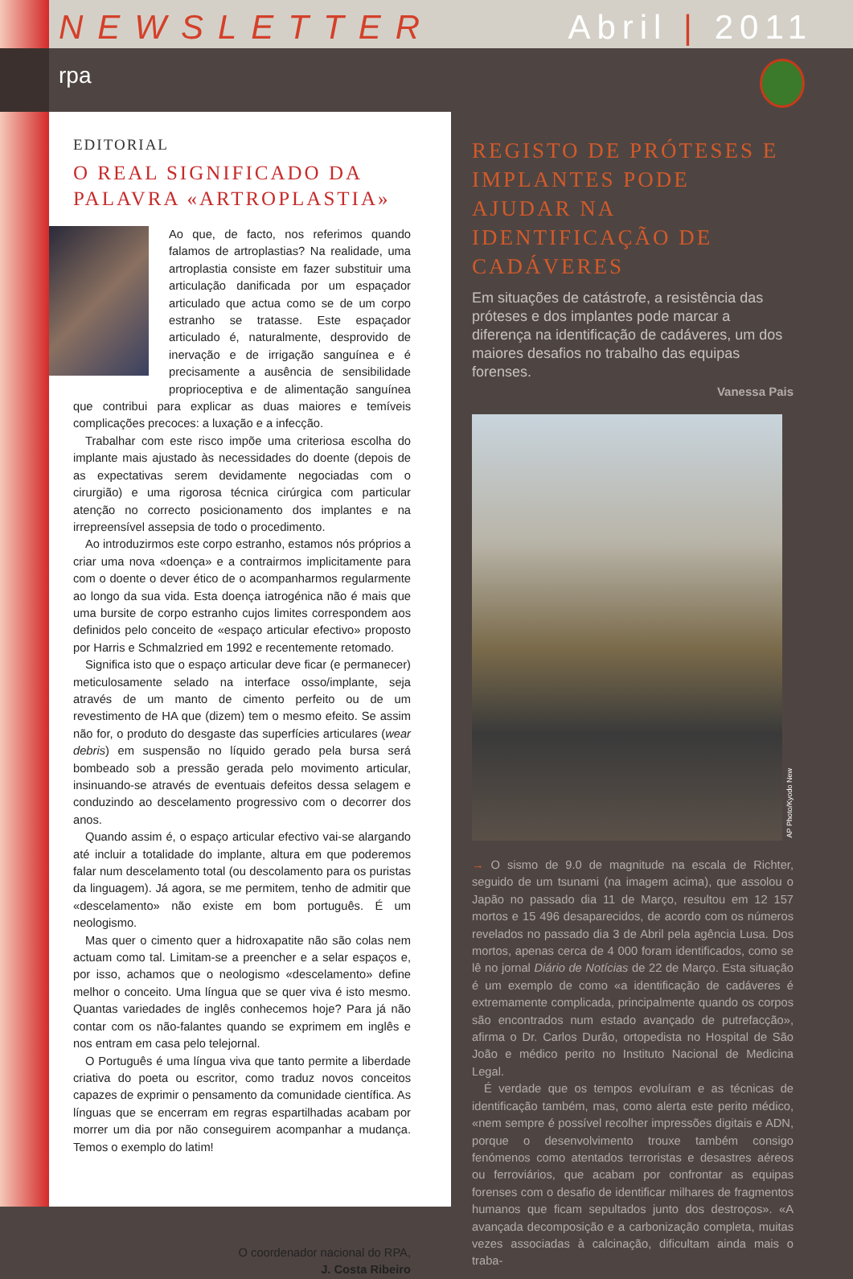NEWSLETTER Abril | 2011
rpa
EDITORIAL
O REAL SIGNIFICADO DA PALAVRA «ARTROPLASTIA»
Ao que, de facto, nos referimos quando falamos de artroplastias? Na realidade, uma artroplastia consiste em fazer substituir uma articulação danificada por um espaçador articulado que actua como se de um corpo estranho se tratasse. Este espaçador articulado é, naturalmente, desprovido de inervação e de irrigação sanguínea e é precisamente a ausência de sensibilidade proprioceptiva e de alimentação sanguínea que contribui para explicar as duas maiores e temíveis complicações precoces: a luxação e a infecção.
Trabalhar com este risco impõe uma criteriosa escolha do implante mais ajustado às necessidades do doente (depois de as expectativas serem devidamente negociadas com o cirurgião) e uma rigorosa técnica cirúrgica com particular atenção no correcto posicionamento dos implantes e na irrepreensível assepsia de todo o procedimento.
Ao introduzirmos este corpo estranho, estamos nós próprios a criar uma nova «doença» e a contrairmos implicitamente para com o doente o dever ético de o acompanharmos regularmente ao longo da sua vida. Esta doença iatrogénica não é mais que uma bursite de corpo estranho cujos limites correspondem aos definidos pelo conceito de «espaço articular efectivo» proposto por Harris e Schmalzried em 1992 e recentemente retomado.
Significa isto que o espaço articular deve ficar (e permanecer) meticulosamente selado na interface osso/implante, seja através de um manto de cimento perfeito ou de um revestimento de HA que (dizem) tem o mesmo efeito. Se assim não for, o produto do desgaste das superfícies articulares (wear debris) em suspensão no líquido gerado pela bursa será bombeado sob a pressão gerada pelo movimento articular, insinuando-se através de eventuais defeitos dessa selagem e conduzindo ao descelamento progressivo com o decorrer dos anos.
Quando assim é, o espaço articular efectivo vai-se alargando até incluir a totalidade do implante, altura em que poderemos falar num descelamento total (ou descolamento para os puristas da linguagem). Já agora, se me permitem, tenho de admitir que «descelamento» não existe em bom português. É um neologismo.
Mas quer o cimento quer a hidroxapatite não são colas nem actuam como tal. Limitam-se a preencher e a selar espaços e, por isso, achamos que o neologismo «descelamento» define melhor o conceito. Uma língua que se quer viva é isto mesmo. Quantas variedades de inglês conhecemos hoje? Para já não contar com os não-falantes quando se exprimem em inglês e nos entram em casa pelo telejornal.
O Português é uma língua viva que tanto permite a liberdade criativa do poeta ou escritor, como traduz novos conceitos capazes de exprimir o pensamento da comunidade científica. As línguas que se encerram em regras espartilhadas acabam por morrer um dia por não conseguirem acompanhar a mudança. Temos o exemplo do latim!
O coordenador nacional do RPA,
J. Costa Ribeiro
REGISTO DE PRÓTESES E IMPLANTES PODE AJUDAR NA IDENTIFICAÇÃO DE CADÁVERES
Em situações de catástrofe, a resistência das próteses e dos implantes pode marcar a diferença na identificação de cadáveres, um dos maiores desafios no trabalho das equipas forenses.
Vanessa Pais
AP Photo/Kyodo New
→ O sismo de 9.0 de magnitude na escala de Richter, seguido de um tsunami (na imagem acima), que assolou o Japão no passado dia 11 de Março, resultou em 12 157 mortos e 15 496 desaparecidos, de acordo com os números revelados no passado dia 3 de Abril pela agência Lusa. Dos mortos, apenas cerca de 4 000 foram identificados, como se lê no jornal Diário de Notícias de 22 de Março. Esta situação é um exemplo de como «a identificação de cadáveres é extremamente complicada, principalmente quando os corpos são encontrados num estado avançado de putrefacção», afirma o Dr. Carlos Durão, ortopedista no Hospital de São João e médico perito no Instituto Nacional de Medicina Legal.
É verdade que os tempos evoluíram e as técnicas de identificação também, mas, como alerta este perito médico, «nem sempre é possível recolher impressões digitais e ADN, porque o desenvolvimento trouxe também consigo fenómenos como atentados terroristas e desastres aéreos ou ferroviários, que acabam por confrontar as equipas forenses com o desafio de identificar milhares de fragmentos humanos que ficam sepultados junto dos destroços». «A avançada decomposição e a carbonização completa, muitas vezes associadas à calcinação, dificultam ainda mais o traba-